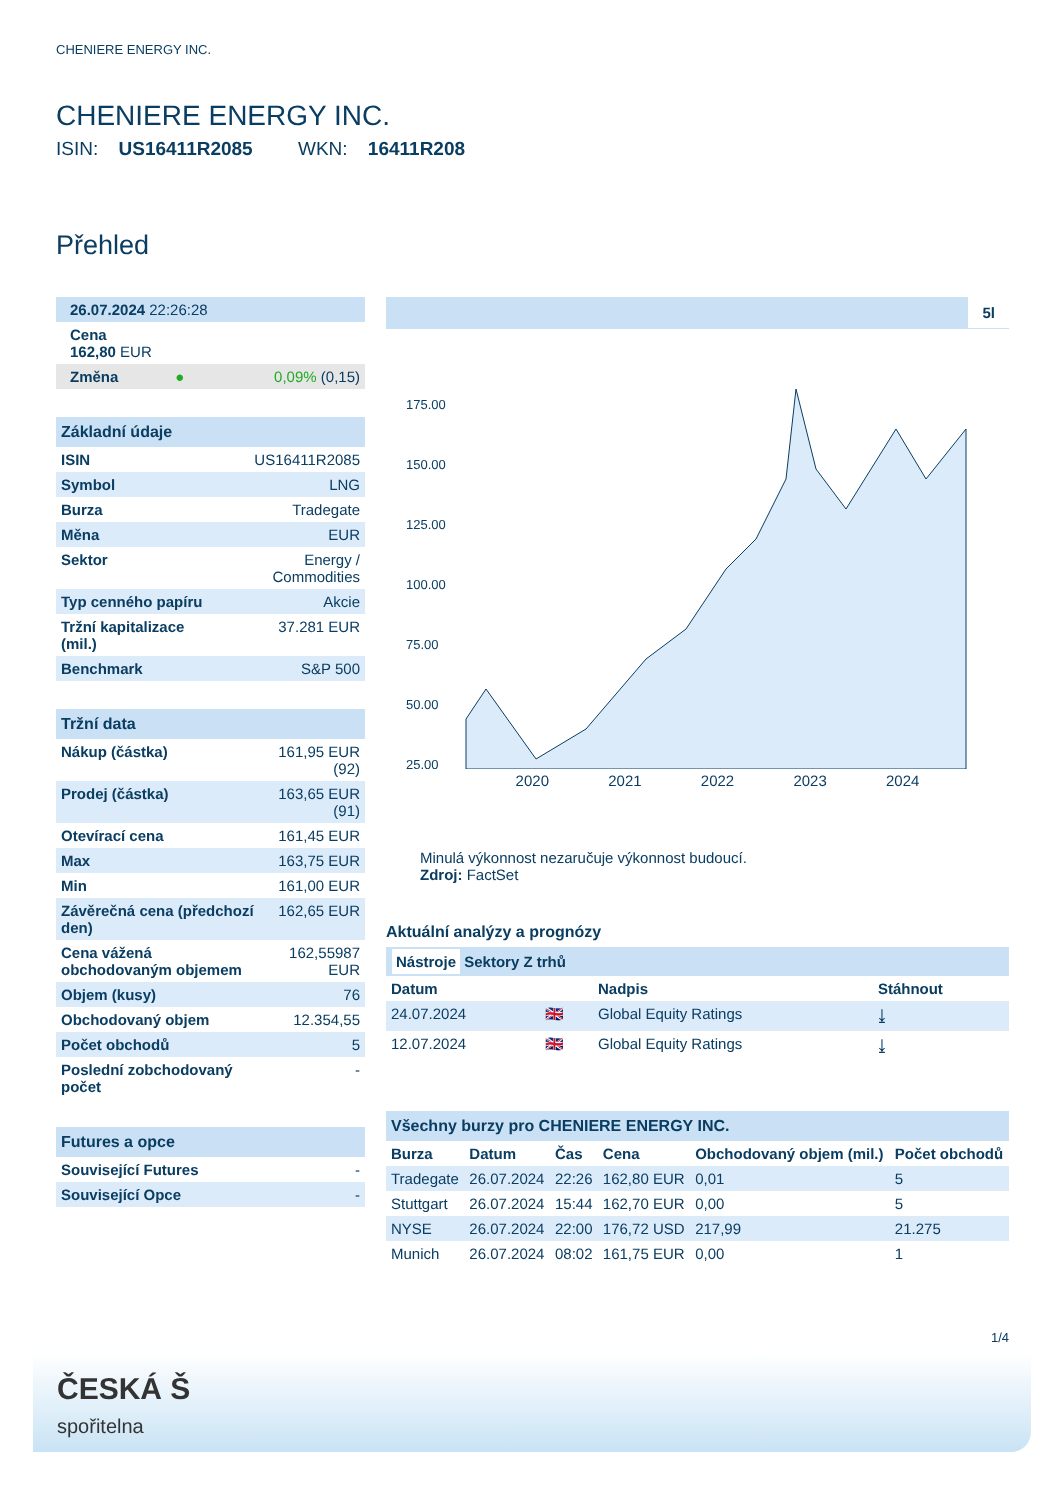CHENIERE ENERGY INC.
CHENIERE ENERGY INC.
ISIN: US16411R2085 WKN: 16411R208
Přehled
| 26.07.2024 22:26:28 |
| Cena 162,80 EUR |
| Změna | ● | 0,09% (0,15) |
Základní údaje
| ISIN | US16411R2085 |
| Symbol | LNG |
| Burza | Tradegate |
| Měna | EUR |
| Sektor | Energy / Commodities |
| Typ cenného papíru | Akcie |
| Tržní kapitalizace (mil.) | 37.281 EUR |
| Benchmark | S&P 500 |
Tržní data
| Nákup (částka) | 161,95 EUR (92) |
| Prodej (částka) | 163,65 EUR (91) |
| Otevírací cena | 161,45 EUR |
| Max | 163,75 EUR |
| Min | 161,00 EUR |
| Závěrečná cena (předchozí den) | 162,65 EUR |
| Cena vážená obchodovaným objemem | 162,55987 EUR |
| Objem (kusy) | 76 |
| Obchodovaný objem | 12.354,55 |
| Počet obchodů | 5 |
| Poslední zobchodovaný počet | - |
Futures a opce
| Související Futures | - |
| Související Opce | - |
5l
175.00
150.00
125.00
100.00
75.00
50.00
25.00
2020 2021 2022 2023 2024
Minulá výkonnost nezaručuje výkonnost budoucí.
Zdroj: FactSet
Aktuální analýzy a prognózy
Nástroje Sektory Z trhů
| Datum | | Nadpis | Stáhnout |
| --- | --- | --- | --- |
| 24.07.2024 | 🇬🇧 | Global Equity Ratings | ⤓ |
| 12.07.2024 | 🇬🇧 | Global Equity Ratings | ⤓ |
Všechny burzy pro CHENIERE ENERGY INC.
| Burza | Datum | Čas | Cena | Obchodovaný objem (mil.) | Počet obchodů |
| --- | --- | --- | --- | --- | --- |
| Tradegate | 26.07.2024 | 22:26 | 162,80 EUR | 0,01 | 5 |
| Stuttgart | 26.07.2024 | 15:44 | 162,70 EUR | 0,00 | 5 |
| NYSE | 26.07.2024 | 22:00 | 176,72 USD | 217,99 | 21.275 |
| Munich | 26.07.2024 | 08:02 | 161,75 EUR | 0,00 | 1 |
1/4
ČESKÁ Š
spořitelna